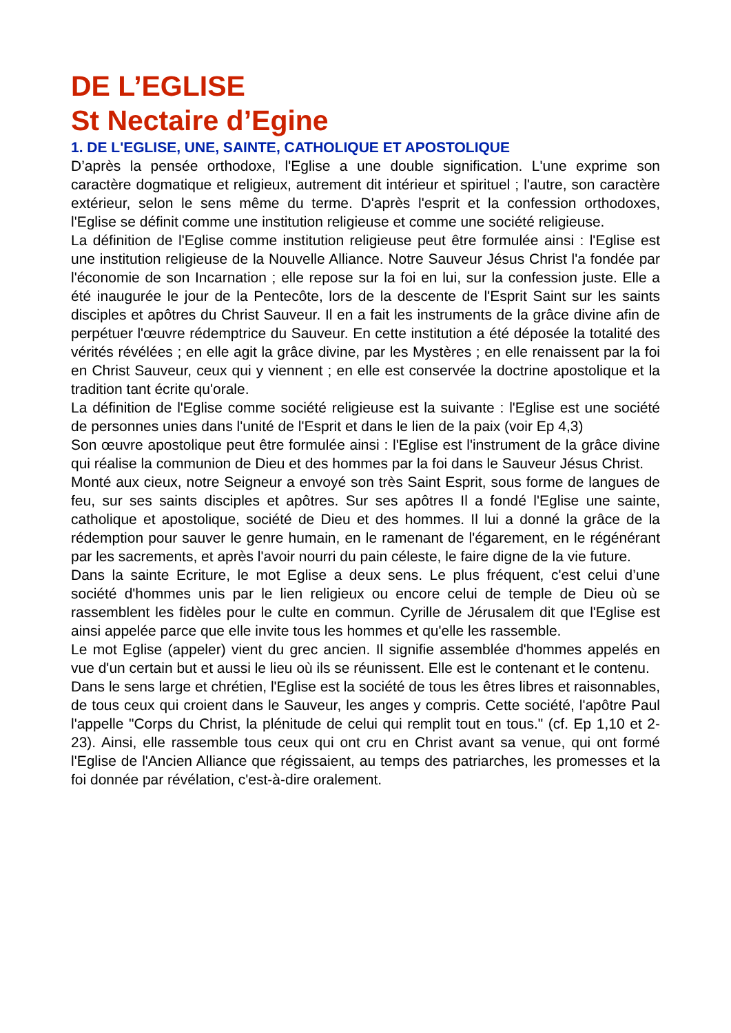DE L’EGLISE
St Nectaire d’Egine
1. DE L'EGLISE, UNE, SAINTE, CATHOLIQUE ET APOSTOLIQUE
D’après la pensée orthodoxe, l'Eglise a une double signification. L'une exprime son caractère dogmatique et religieux, autrement dit intérieur et spirituel ; l'autre, son caractère extérieur, selon le sens même du terme. D'après l'esprit et la confession orthodoxes, l'Eglise se définit comme une institution religieuse et comme une société religieuse.
La définition de l'Eglise comme institution religieuse peut être formulée ainsi : l'Eglise est une institution religieuse de la Nouvelle Alliance. Notre Sauveur Jésus Christ l'a fondée par l'économie de son Incarnation ; elle repose sur la foi en lui, sur la confession juste. Elle a été inaugurée le jour de la Pentecôte, lors de la descente de l'Esprit Saint sur les saints disciples et apôtres du Christ Sauveur. Il en a fait les instruments de la grâce divine afin de perpétuer l'œuvre rédemptrice du Sauveur. En cette institution a été déposée la totalité des vérités révélées ; en elle agit la grâce divine, par les Mystères ; en elle renaissent par la foi en Christ Sauveur, ceux qui y viennent ; en elle est conservée la doctrine apostolique et la tradition tant écrite qu'orale.
La définition de l'Eglise comme société religieuse est la suivante : l'Eglise est une société de personnes unies dans l'unité de l'Esprit et dans le lien de la paix (voir Ep 4,3)
Son œuvre apostolique peut être formulée ainsi : l'Eglise est l'instrument de la grâce divine qui réalise la communion de Dieu et des hommes par la foi dans le Sauveur Jésus Christ.
Monté aux cieux, notre Seigneur a envoyé son très Saint Esprit, sous forme de langues de feu, sur ses saints disciples et apôtres. Sur ses apôtres Il a fondé l'Eglise une sainte, catholique et apostolique, société de Dieu et des hommes. Il lui a donné la grâce de la rédemption pour sauver le genre humain, en le ramenant de l'égarement, en le régénérant par les sacrements, et après l'avoir nourri du pain céleste, le faire digne de la vie future.
Dans la sainte Ecriture, le mot Eglise a deux sens. Le plus fréquent, c'est celui d’une société d'hommes unis par le lien religieux ou encore celui de temple de Dieu où se rassemblent les fidèles pour le culte en commun. Cyrille de Jérusalem dit que l'Eglise est ainsi appelée parce que elle invite tous les hommes et qu'elle les rassemble.
Le mot Eglise (appeler) vient du grec ancien. Il signifie assemblée d'hommes appelés en vue d'un certain but et aussi le lieu où ils se réunissent. Elle est le contenant et le contenu.
Dans le sens large et chrétien, l'Eglise est la société de tous les êtres libres et raisonnables, de tous ceux qui croient dans le Sauveur, les anges y compris. Cette société, l'apôtre Paul l'appelle "Corps du Christ, la plénitude de celui qui remplit tout en tous." (cf. Ep 1,10 et 2-23). Ainsi, elle rassemble tous ceux qui ont cru en Christ avant sa venue, qui ont formé l'Eglise de l'Ancien Alliance que régissaient, au temps des patriarches, les promesses et la foi donnée par révélation, c'est-à-dire oralement.